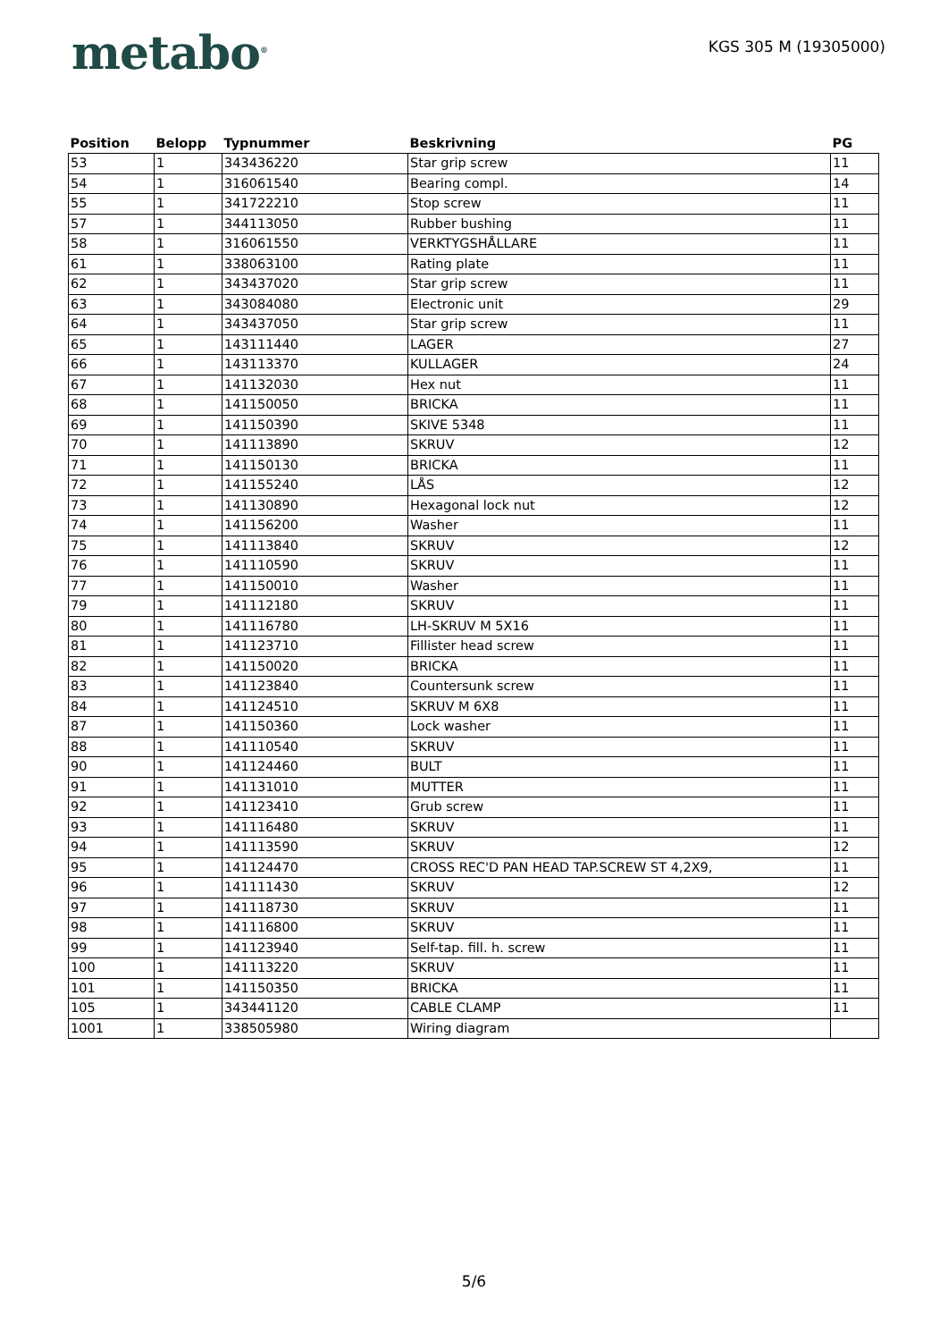metabo<sup>®</sup>
KGS 305 M (19305000)
| Position | Belopp | Typnummer | Beskrivning | PG |
| --- | --- | --- | --- | --- |
| 53 | 1 | 343436220 | Star grip screw | 11 |
| 54 | 1 | 316061540 | Bearing compl. | 14 |
| 55 | 1 | 341722210 | Stop screw | 11 |
| 57 | 1 | 344113050 | Rubber bushing | 11 |
| 58 | 1 | 316061550 | VERKTYGSHÅLLARE | 11 |
| 61 | 1 | 338063100 | Rating plate | 11 |
| 62 | 1 | 343437020 | Star grip screw | 11 |
| 63 | 1 | 343084080 | Electronic unit | 29 |
| 64 | 1 | 343437050 | Star grip screw | 11 |
| 65 | 1 | 143111440 | LAGER | 27 |
| 66 | 1 | 143113370 | KULLAGER | 24 |
| 67 | 1 | 141132030 | Hex nut | 11 |
| 68 | 1 | 141150050 | BRICKA | 11 |
| 69 | 1 | 141150390 | SKIVE 5348 | 11 |
| 70 | 1 | 141113890 | SKRUV | 12 |
| 71 | 1 | 141150130 | BRICKA | 11 |
| 72 | 1 | 141155240 | LÅS | 12 |
| 73 | 1 | 141130890 | Hexagonal lock nut | 12 |
| 74 | 1 | 141156200 | Washer | 11 |
| 75 | 1 | 141113840 | SKRUV | 12 |
| 76 | 1 | 141110590 | SKRUV | 11 |
| 77 | 1 | 141150010 | Washer | 11 |
| 79 | 1 | 141112180 | SKRUV | 11 |
| 80 | 1 | 141116780 | LH-SKRUV M 5X16 | 11 |
| 81 | 1 | 141123710 | Fillister head screw | 11 |
| 82 | 1 | 141150020 | BRICKA | 11 |
| 83 | 1 | 141123840 | Countersunk screw | 11 |
| 84 | 1 | 141124510 | SKRUV M 6X8 | 11 |
| 87 | 1 | 141150360 | Lock washer | 11 |
| 88 | 1 | 141110540 | SKRUV | 11 |
| 90 | 1 | 141124460 | BULT | 11 |
| 91 | 1 | 141131010 | MUTTER | 11 |
| 92 | 1 | 141123410 | Grub screw | 11 |
| 93 | 1 | 141116480 | SKRUV | 11 |
| 94 | 1 | 141113590 | SKRUV | 12 |
| 95 | 1 | 141124470 | CROSS REC'D PAN HEAD TAP.SCREW ST 4,2X9, | 11 |
| 96 | 1 | 141111430 | SKRUV | 12 |
| 97 | 1 | 141118730 | SKRUV | 11 |
| 98 | 1 | 141116800 | SKRUV | 11 |
| 99 | 1 | 141123940 | Self-tap. fill. h. screw | 11 |
| 100 | 1 | 141113220 | SKRUV | 11 |
| 101 | 1 | 141150350 | BRICKA | 11 |
| 105 | 1 | 343441120 | CABLE CLAMP | 11 |
| 1001 | 1 | 338505980 | Wiring diagram | |
5/6